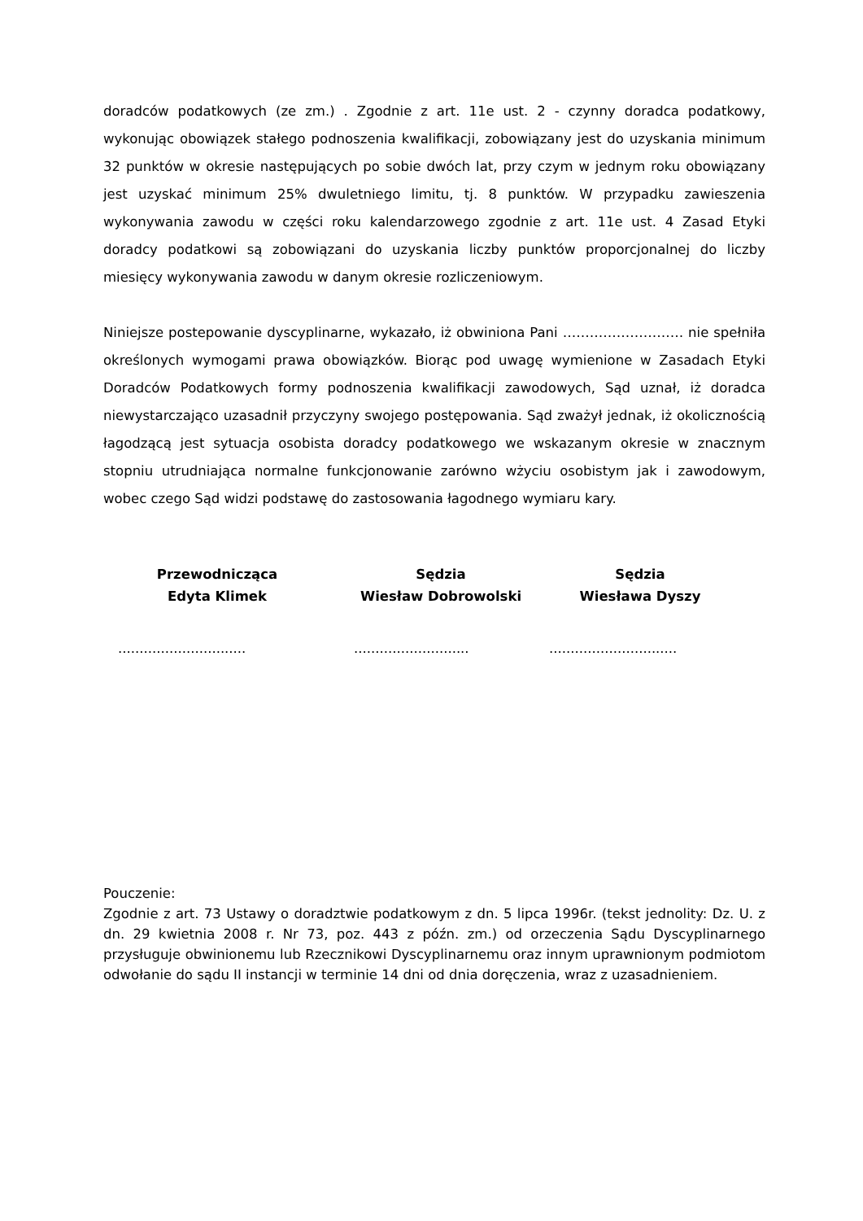doradców podatkowych (ze zm.) . Zgodnie z art. 11e ust. 2 - czynny doradca podatkowy, wykonując obowiązek stałego podnoszenia kwalifikacji, zobowiązany jest do uzyskania minimum 32 punktów w okresie następujących po sobie dwóch lat, przy czym w jednym roku obowiązany jest uzyskać minimum 25% dwuletniego limitu, tj. 8 punktów. W przypadku zawieszenia wykonywania zawodu w części roku kalendarzowego zgodnie z art. 11e ust. 4 Zasad Etyki doradcy podatkowi są zobowiązani do uzyskania liczby punktów proporcjonalnej do liczby miesięcy wykonywania zawodu w danym okresie rozliczeniowym.
Niniejsze postepowanie dyscyplinarne, wykazało, iż obwiniona Pani ……………………… nie spełniła określonych wymogami prawa obowiązków. Biorąc pod uwagę wymienione w Zasadach Etyki Doradców Podatkowych formy podnoszenia kwalifikacji zawodowych, Sąd uznał, iż doradca niewystarczająco uzasadnił przyczyny swojego postępowania. Sąd zważył jednak, iż okolicznością łagodzącą jest sytuacja osobista doradcy podatkowego we wskazanym okresie w znacznym stopniu utrudniająca normalne funkcjonowanie zarówno wżyciu osobistym jak i zawodowym, wobec czego Sąd widzi podstawę do zastosowania łagodnego wymiaru kary.
Przewodnicząca
Edyta Klimek
Sędzia
Wiesław Dobrowolski
Sędzia
Wiesława Dyszy
..............................
...........................
..............................
Pouczenie:
Zgodnie z art. 73 Ustawy o doradztwie podatkowym z dn. 5 lipca 1996r. (tekst jednolity: Dz. U. z dn. 29 kwietnia 2008 r. Nr 73, poz. 443 z późn. zm.) od orzeczenia Sądu Dyscyplinarnego przysługuje obwinionemu lub Rzecznikowi Dyscyplinarnemu oraz innym uprawnionym podmiotom odwołanie do sądu II instancji w terminie 14 dni od dnia doręczenia, wraz z uzasadnieniem.